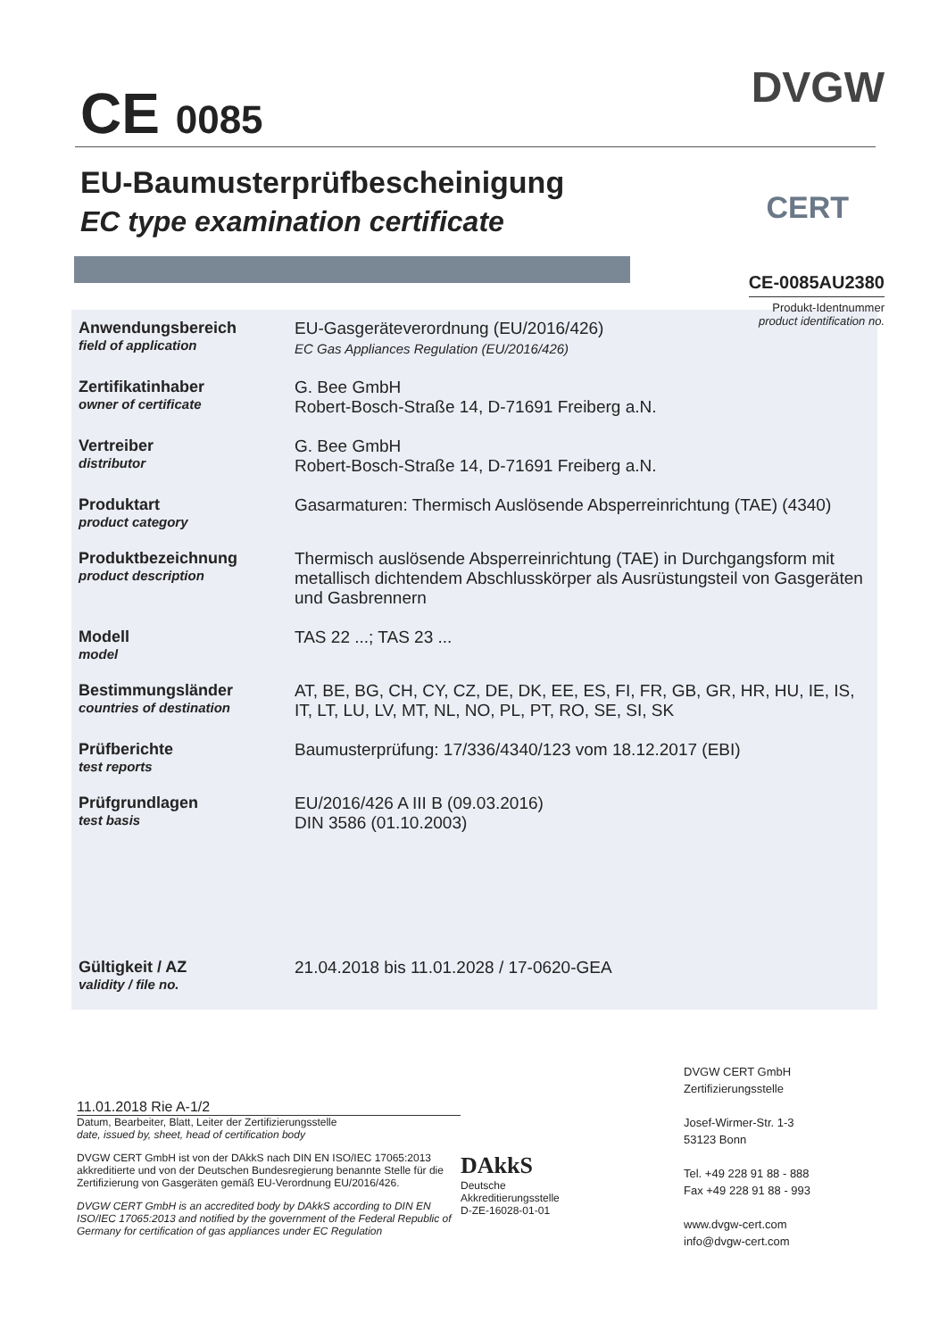CE 0085
DVGW
CERT
EU-Baumusterprüfbescheinigung
EC type examination certificate
CE-0085AU2380
Produkt-Identnummer
product identification no.
Anwendungsbereich
field of application
EU-Gasgeräteverordnung (EU/2016/426)
EC Gas Appliances Regulation (EU/2016/426)
Zertifikatinhaber
owner of certificate
G. Bee GmbH
Robert-Bosch-Straße 14, D-71691 Freiberg a.N.
Vertreiber
distributor
G. Bee GmbH
Robert-Bosch-Straße 14, D-71691 Freiberg a.N.
Produktart
product category
Gasarmaturen: Thermisch Auslösende Absperreinrichtung (TAE) (4340)
Produktbezeichnung
product description
Thermisch auslösende Absperreinrichtung (TAE) in Durchgangsform mit metallisch dichtendem Abschlusskörper als Ausrüstungsteil von Gasgeräten und Gasbrennern
Modell
model
TAS 22 ...; TAS 23 ...
Bestimmungsländer
countries of destination
AT, BE, BG, CH, CY, CZ, DE, DK, EE, ES, FI, FR, GB, GR, HR, HU, IE, IS, IT, LT, LU, LV, MT, NL, NO, PL, PT, RO, SE, SI, SK
Prüfberichte
test reports
Baumusterprüfung: 17/336/4340/123 vom 18.12.2017 (EBI)
Prüfgrundlagen
test basis
EU/2016/426 A III B (09.03.2016)
DIN 3586 (01.10.2003)
Gültigkeit / AZ
validity / file no.
21.04.2018 bis 11.01.2028 / 17-0620-GEA
11.01.2018 Rie A-1/2
Datum, Bearbeiter, Blatt, Leiter der Zertifizierungsstelle
date, issued by, sheet, head of certification body
DVGW CERT GmbH ist von der DAkkS nach DIN EN ISO/IEC 17065:2013 akkreditierte und von der Deutschen Bundesregierung benannte Stelle für die Zertifizierung von Gasgeräten gemäß EU-Verordnung EU/2016/426.
DVGW CERT GmbH is an accredited body by DAkkS according to DIN EN ISO/IEC 17065:2013 and notified by the government of the Federal Republic of Germany for certification of gas appliances under EC Regulation
DAkkS
Deutsche
Akkreditierungsstelle
D-ZE-16028-01-01
DVGW CERT GmbH
Zertifizierungsstelle
Josef-Wirmer-Str. 1-3
53123 Bonn
Tel. +49 228 91 88 - 888
Fax +49 228 91 88 - 993
www.dvgw-cert.com
info@dvgw-cert.com